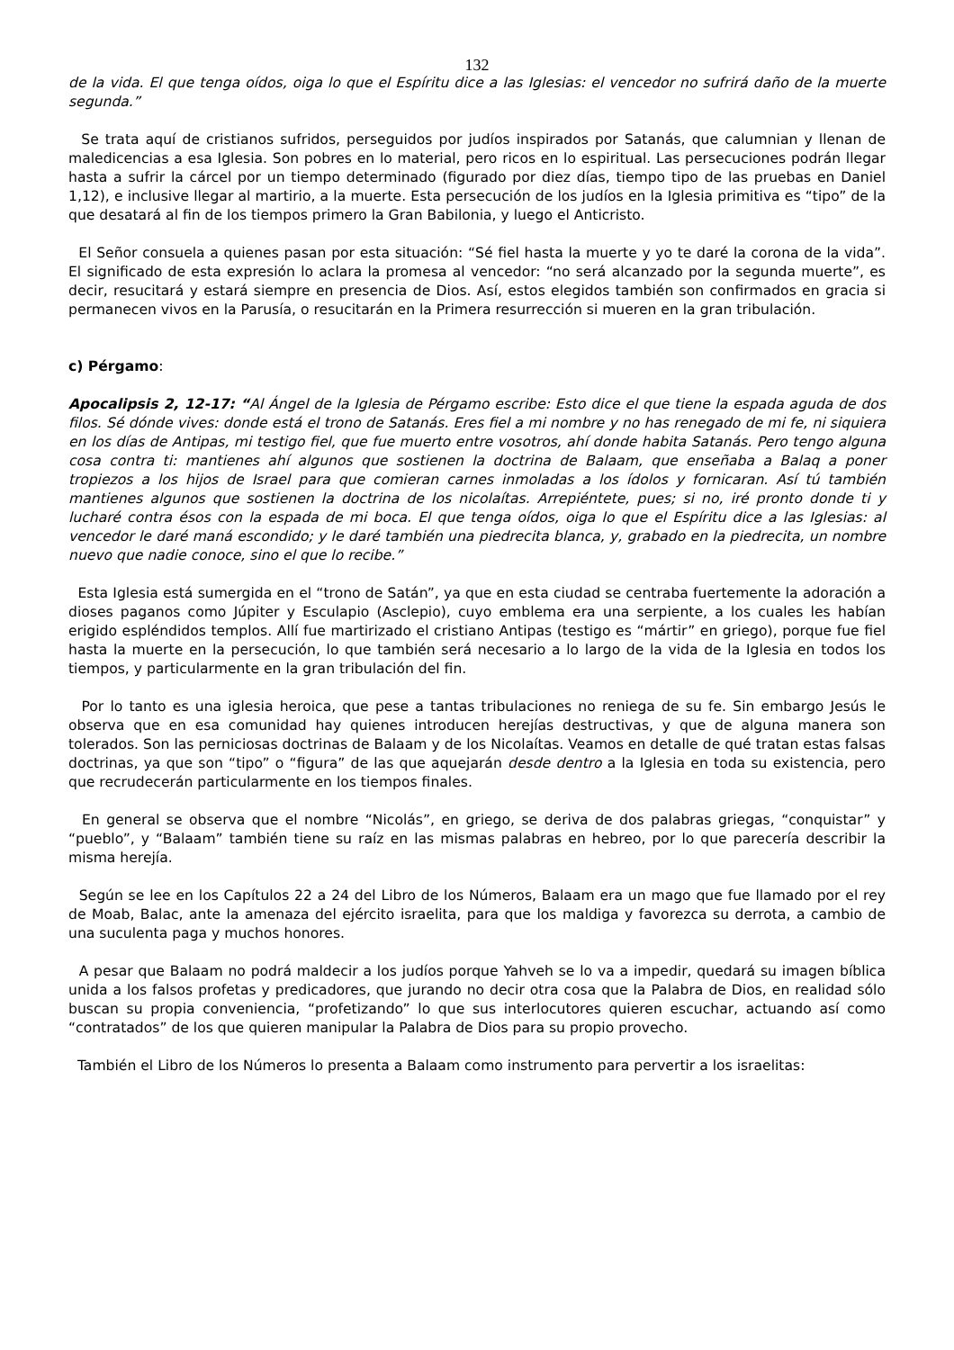132
de la vida. El que tenga oídos, oiga lo que el Espíritu dice a las Iglesias: el vencedor no sufrirá daño de la muerte segunda.”
Se trata aquí de cristianos sufridos, perseguidos por judíos inspirados por Satanás, que calumnian y llenan de maledicencias a esa Iglesia. Son pobres en lo material, pero ricos en lo espiritual. Las persecuciones podrán llegar hasta a sufrir la cárcel por un tiempo determinado (figurado por diez días, tiempo tipo de las pruebas en Daniel 1,12), e inclusive llegar al martirio, a la muerte. Esta persecución de los judíos en la Iglesia primitiva es “tipo” de la que desatará al fin de los tiempos primero la Gran Babilonia, y luego el Anticristo.
El Señor consuela a quienes pasan por esta situación: “Sé fiel hasta la muerte y yo te daré la corona de la vida”. El significado de esta expresión lo aclara la promesa al vencedor: “no será alcanzado por la segunda muerte”, es decir, resucitará y estará siempre en presencia de Dios. Así, estos elegidos también son confirmados en gracia si permanecen vivos en la Parusía, o resucitarán en la Primera resurrección si mueren en la gran tribulación.
c) Pérgamo:
Apocalipsis 2, 12-17: “Al Ángel de la Iglesia de Pérgamo escribe: Esto dice el que tiene la espada aguda de dos filos. Sé dónde vives: donde está el trono de Satanás. Eres fiel a mi nombre y no has renegado de mi fe, ni siquiera en los días de Antipas, mi testigo fiel, que fue muerto entre vosotros, ahí donde habita Satanás. Pero tengo alguna cosa contra ti: mantienes ahí algunos que sostienen la doctrina de Balaam, que enseñaba a Balaq a poner tropiezos a los hijos de Israel para que comieran carnes inmoladas a los ídolos y fornicaran. Así tú también mantienes algunos que sostienen la doctrina de los nicolaítas. Arrepiéntete, pues; si no, iré pronto donde ti y lucharé contra ésos con la espada de mi boca. El que tenga oídos, oiga lo que el Espíritu dice a las Iglesias: al vencedor le daré maná escondido; y le daré también una piedrecita blanca, y, grabado en la piedrecita, un nombre nuevo que nadie conoce, sino el que lo recibe.”
Esta Iglesia está sumergida en el “trono de Satán”, ya que en esta ciudad se centraba fuertemente la adoración a dioses paganos como Júpiter y Esculapio (Asclepio), cuyo emblema era una serpiente, a los cuales les habían erigido espléndidos templos. Allí fue martirizado el cristiano Antipas (testigo es “mártir” en griego), porque fue fiel hasta la muerte en la persecución, lo que también será necesario a lo largo de la vida de la Iglesia en todos los tiempos, y particularmente en la gran tribulación del fin.
Por lo tanto es una iglesia heroica, que pese a tantas tribulaciones no reniega de su fe. Sin embargo Jesús le observa que en esa comunidad hay quienes introducen herejías destructivas, y que de alguna manera son tolerados. Son las perniciosas doctrinas de Balaam y de los Nicolaítas. Veamos en detalle de qué tratan estas falsas doctrinas, ya que son “tipo” o “figura” de las que aquejarán desde dentro a la Iglesia en toda su existencia, pero que recrudecerán particularmente en los tiempos finales.
En general se observa que el nombre “Nicolás”, en griego, se deriva de dos palabras griegas, “conquistar” y “pueblo”, y “Balaam” también tiene su raíz en las mismas palabras en hebreo, por lo que parecería describir la misma herejía.
Según se lee en los Capítulos 22 a 24 del Libro de los Números, Balaam era un mago que fue llamado por el rey de Moab, Balac, ante la amenaza del ejército israelita, para que los maldiga y favorezca su derrota, a cambio de una suculenta paga y muchos honores.
A pesar que Balaam no podrá maldecir a los judíos porque Yahveh se lo va a impedir, quedará su imagen bíblica unida a los falsos profetas y predicadores, que jurando no decir otra cosa que la Palabra de Dios, en realidad sólo buscan su propia conveniencia, “profetizando” lo que sus interlocutores quieren escuchar, actuando así como “contratados” de los que quieren manipular la Palabra de Dios para su propio provecho.
También el Libro de los Números lo presenta a Balaam como instrumento para pervertir a los israelitas: